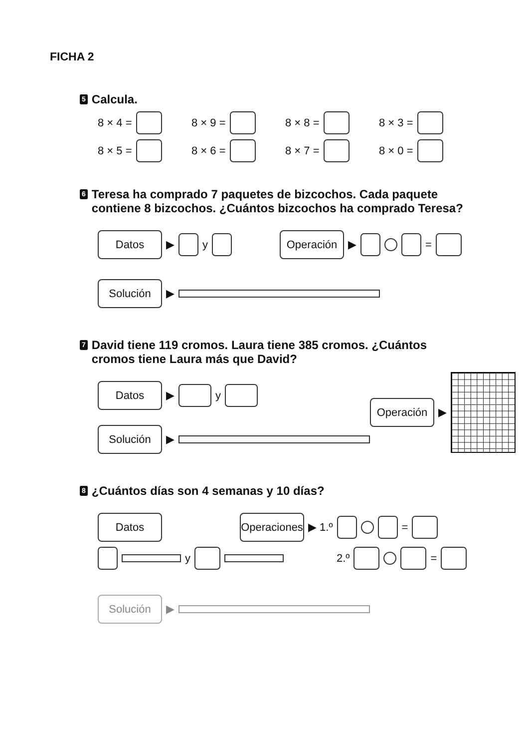FICHA 2
5 Calcula.
8 × 4 = 8 × 9 = 8 × 8 = 8 × 3 =
8 × 5 = 8 × 6 = 8 × 7 = 8 × 0 =
6 Teresa ha comprado 7 paquetes de bizcochos. Cada paquete contiene 8 bizcochos. ¿Cuántos bizcochos ha comprado Teresa?
Datos ▶ y Operación ▶ =
Solución ▶
7 David tiene 119 cromos. Laura tiene 385 cromos. ¿Cuántos cromos tiene Laura más que David?
Datos ▶ y
Solución ▶
Operación ▶
8 ¿Cuántos días son 4 semanas y 10 días?
Datos Operaciones ▶ 1.º =
y 2.º =
Solución ▶